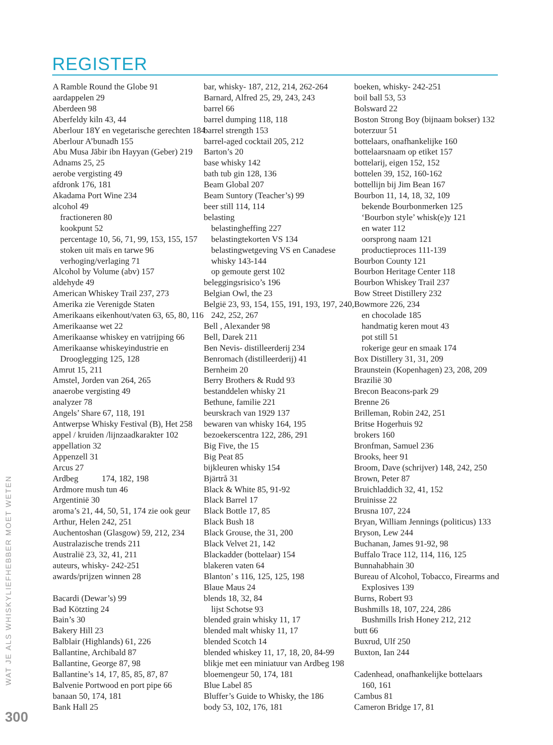REGISTER
A Ramble Round the Globe 91
aardappelen 29
Aberdeen 98
Aberfeldy kiln 43, 44
Aberlour 18Y en vegetarische gerechten 184
Aberlour A’bunadh 155
Abu Musa Jābir ibn Hayyan (Geber) 219
Adnams 25, 25
aerobe vergisting 49
afdronk 176, 181
Akadama Port Wine 234
alcohol 49
fractioneren 80
kookpunt 52
percentage 10, 56, 71, 99, 153, 155, 157
stoken uit maïs en tarwe 96
verhoging/verlaging 71
Alcohol by Volume (abv) 157
aldehyde 49
American Whiskey Trail 237, 273
Amerika zie Verenigde Staten
Amerikaans eikenhout/vaten 63, 65, 80, 116
Amerikaanse wet 22
Amerikaanse whiskey en vatrijping 66
Amerikaanse whiskeyindustrie en
Drooglegging 125, 128
Amrut 15, 211
Amstel, Jorden van 264, 265
anaerobe vergisting 49
analyzer 78
Angels’ Share 67, 118, 191
Antwerpse Whisky Festival (B), Het 258
appel / kruiden /lijnzaadkarakter 102
appellation 32
Appenzell 31
Arcus 27
Ardbeg 174, 182, 198
Ardmore mush tun 46
Argentinië 30
aroma’s 21, 44, 50, 51, 174 zie ook geur
Arthur, Helen 242, 251
Auchentoshan (Glasgow) 59, 212, 234
Australazische trends 211
Australië 23, 32, 41, 211
auteurs, whisky- 242-251
awards/prijzen winnen 28
Bacardi (Dewar’s) 99
Bad Kötzting 24
Bain’s 30
Bakery Hill 23
Balblair (Highlands) 61, 226
Ballantine, Archibald 87
Ballantine, George 87, 98
Ballantine’s 14, 17, 85, 85, 87, 87
Balvenie Portwood en port pipe 66
banaan 50, 174, 181
Bank Hall 25
bar, whisky- 187, 212, 214, 262-264
Barnard, Alfred 25, 29, 243, 243
barrel 66
barrel dumping 118, 118
barrel strength 153
barrel-aged cocktail 205, 212
Barton’s 20
base whisky 142
bath tub gin 128, 136
Beam Global 207
Beam Suntory (Teacher’s) 99
beer still 114, 114
belasting
belastingheffing 227
belastingtekorten VS 134
belastingwetgeving VS en Canadese
whisky 143-144
op gemoute gerst 102
beleggingsrisico’s 196
Belgian Owl, the 23
België 23, 93, 154, 155, 191, 193, 197, 240,
242, 252, 267
Bell , Alexander 98
Bell, Darek 211
Ben Nevis- distilleerderij 234
Benromach (distilleerderij) 41
Bernheim 20
Berry Brothers & Rudd 93
bestanddelen whisky 21
Bethune, familie 221
beurskrach van 1929 137
bewaren van whisky 164, 195
bezoekerscentra 122, 286, 291
Big Five, the 15
Big Peat 85
bijkleuren whisky 154
Bjärtrå 31
Black & White 85, 91-92
Black Barrel 17
Black Bottle 17, 85
Black Bush 18
Black Grouse, the 31, 200
Black Velvet 21, 142
Blackadder (bottelaar) 154
blakeren vaten 64
Blanton’ s 116, 125, 125, 198
Blaue Maus 24
blends 18, 32, 84
lijst Schotse 93
blended grain whisky 11, 17
blended malt whisky 11, 17
blended Scotch 14
blended whiskey 11, 17, 18, 20, 84-99
blikje met een miniatuur van Ardbeg 198
bloemengeur 50, 174, 181
Blue Label 85
Bluffer’s Guide to Whisky, the 186
body 53, 102, 176, 181
boeken, whisky- 242-251
boil ball 53, 53
Bolsward 22
Boston Strong Boy (bijnaam bokser) 132
boterzuur 51
bottelaars, onafhankelijke 160
bottelaarsnaam op etiket 157
bottelarij, eigen 152, 152
bottelen 39, 152, 160-162
bottellijn bij Jim Bean 167
Bourbon 11, 14, 18, 32, 109
bekende Bourbonmerken 125
‘Bourbon style’ whisk(e)y 121
en water 112
oorsprong naam 121
productieproces 111-139
Bourbon County 121
Bourbon Heritage Center 118
Bourbon Whiskey Trail 237
Bow Street Distillery 232
Bowmore 226, 234
en chocolade 185
handmatig keren mout 43
pot still 51
rokerige geur en smaak 174
Box Distillery 31, 31, 209
Braunstein (Kopenhagen) 23, 208, 209
Brazilië 30
Brecon Beacons-park 29
Brenne 26
Brilleman, Robin 242, 251
Britse Hogerhuis 92
brokers 160
Bronfman, Samuel 236
Brooks, heer 91
Broom, Dave (schrijver) 148, 242, 250
Brown, Peter 87
Bruichladdich 32, 41, 152
Bruinisse 22
Brusna 107, 224
Bryan, William Jennings (politicus) 133
Bryson, Lew 244
Buchanan, James 91-92, 98
Buffalo Trace 112, 114, 116, 125
Bunnahabhain 30
Bureau of Alcohol, Tobacco, Firearms and
Explosives 139
Burns, Robert 93
Bushmills 18, 107, 224, 286
Bushmills Irish Honey 212, 212
butt 66
Buxrud, Ulf 250
Buxton, Ian 244
Cadenhead, onafhankelijke bottelaars
160, 161
Cambus 81
Cameron Bridge 17, 81
WAT JE ALS WHISKYLIEFHEBBER MOET WETEN
300